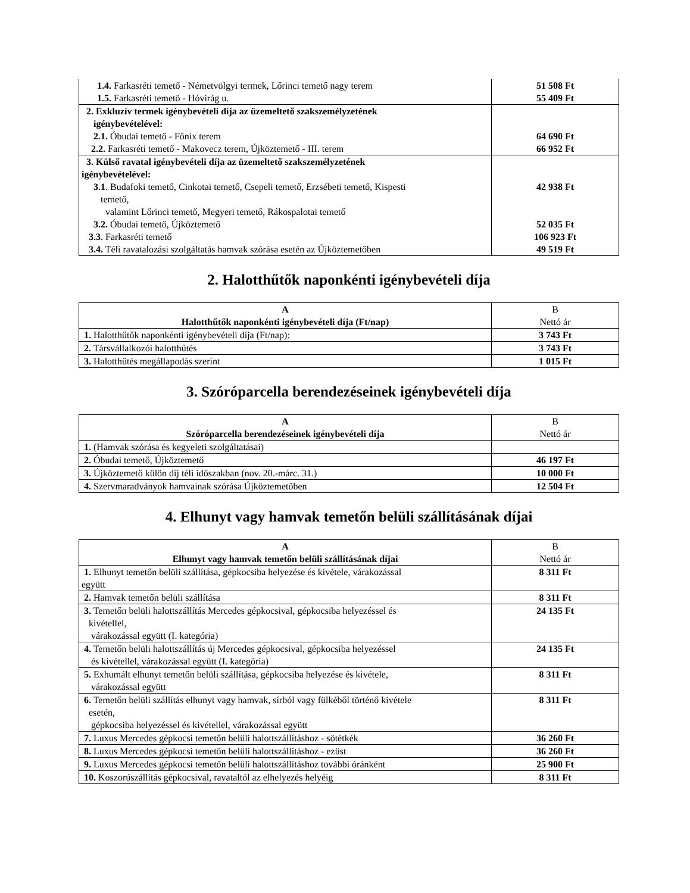| 1.4. Farkasréti temető - Németvölgyi termek, Lőrinci temető nagy terem 1.5. Farkasréti temető - Hóvirág u. | 51 508 Ft 55 409 Ft |
| 2. Exkluzív termek igénybevételi díja az üzemeltető szakszemélyzetének igénybevételével: 2.1. Óbudai temető - Főnix terem 2.2. Farkasréti temető - Makovecz terem, Újköztemető - III. terem | 64 690 Ft 66 952 Ft |
| 3. Külső ravatal igénybevételi díja az üzemeltető szakszemélyzetének igénybevételével: 3.1 . Budafoki temető, Cinkotai temető, Csepeli temető, Erzsébeti temető, Kispesti temető, valamint Lőrinci temető, Megyeri temető, Rákospalotai temető 3.2. Óbudai temető, Újköztemető 3.3 . Farkasréti temető 3.4. Téli ravatalozási szolgáltatás hamvak szórása esetén az Újköztemetőben | 42 938 Ft 52 035 Ft 106 923 Ft 49 519 Ft |
2. Halotthűtők naponkénti igénybevételi díja
| A Halotthűtők naponkénti igénybevételi díja (Ft/nap) | B Nettó ár |
| --- | --- |
| 1. Halotthűtők naponkénti igénybevételi díja (Ft/nap): | 3 743 Ft |
| 2. Társvállalkozói halotthűtés | 3 743 Ft |
| 3. Halotthűtés megállapodás szerint | 1 015 Ft |
3. Szóróparcella berendezéseinek igénybevételi díja
| A Szóróparcella berendezéseinek igénybevételi díja | B Nettó ár |
| --- | --- |
| 1. (Hamvak szórása és kegyeleti szolgáltatásai) | |
| 2. Óbudai temető, Újköztemető | 46 197 Ft |
| 3. Újköztemető külön díj téli időszakban (nov. 20.-márc. 31.) | 10 000 Ft |
| 4. Szervmaradványok hamvainak szórása Újköztemetőben | 12 504 Ft |
4. Elhunyt vagy hamvak temetőn belüli szállításának díjai
| A Elhunyt vagy hamvak temetőn belüli szállításának díjai | B Nettó ár |
| --- | --- |
| 1. Elhunyt temetőn belüli szállítása, gépkocsiba helyezése és kivétele, várakozással együtt | 8 311 Ft |
| 2. Hamvak temetőn belüli szállítása | 8 311 Ft |
| 3. Temetőn belüli halottszállítás Mercedes gépkocsival, gépkocsiba helyezéssel és kivétellel, várakozással együtt (I. kategória) | 24 135 Ft |
| 4. Temetőn belüli halottszállítás új Mercedes gépkocsival, gépkocsiba helyezéssel és kivétellel, várakozással együtt (I. kategória) | 24 135 Ft |
| 5. Exhumált elhunyt temetőn belüli szállítása, gépkocsiba helyezése és kivétele, várakozással együtt | 8 311 Ft |
| 6. Temetőn belüli szállítás elhunyt vagy hamvak, sírból vagy fülkéből történő kivétele esetén, gépkocsiba helyezéssel és kivétellel, várakozással együtt | 8 311 Ft |
| 7. Luxus Mercedes gépkocsi temetőn belüli halottszállításhoz - sötétkék | 36 260 Ft |
| 8. Luxus Mercedes gépkocsi temetőn belüli halottszállításhoz - ezüst | 36 260 Ft |
| 9. Luxus Mercedes gépkocsi temetőn belüli halottszállításhoz további óránként | 25 900 Ft |
| 10. Koszorúszállítás gépkocsival, ravataltól az elhelyezés helyéig | 8 311 Ft |